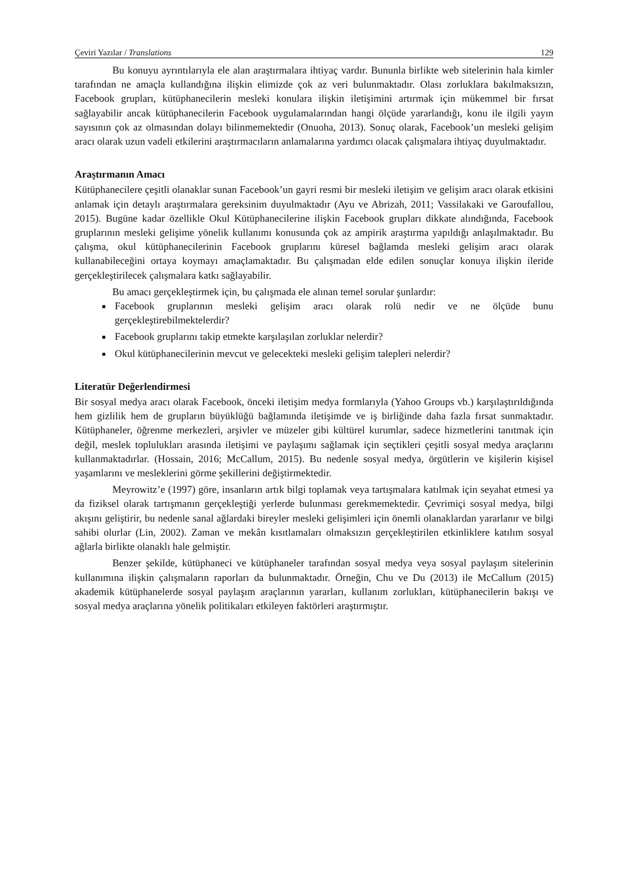Çeviri Yazılar / Translations 129
Bu konuyu ayrıntılarıyla ele alan araştırmalara ihtiyaç vardır. Bununla birlikte web sitelerinin hala kimler tarafından ne amaçla kullandığına ilişkin elimizde çok az veri bulunmaktadır. Olası zorluklara bakılmaksızın, Facebook grupları, kütüphanecilerin mesleki konulara ilişkin iletişimini artırmak için mükemmel bir fırsat sağlayabilir ancak kütüphanecilerin Facebook uygulamalarından hangi ölçüde yararlandığı, konu ile ilgili yayın sayısının çok az olmasından dolayı bilinmemektedir (Onuoha, 2013). Sonuç olarak, Facebook’un mesleki gelişim aracı olarak uzun vadeli etkilerini araştırmacıların anlamalarına yardımcı olacak çalışmalara ihtiyaç duyulmaktadır.
Araştırmanın Amacı
Kütüphanecilere çeşitli olanaklar sunan Facebook’un gayri resmi bir mesleki iletişim ve gelişim aracı olarak etkisini anlamak için detaylı araştırmalara gereksinim duyulmaktadır (Ayu ve Abrizah, 2011; Vassilakaki ve Garoufallou, 2015). Bugüne kadar özellikle Okul Kütüphanecilerine ilişkin Facebook grupları dikkate alındığında, Facebook gruplarının mesleki gelişime yönelik kullanımı konusunda çok az ampirik araştırma yapıldığı anlaşılmaktadır. Bu çalışma, okul kütüphanecilerinin Facebook gruplarını küresel bağlamda mesleki gelişim aracı olarak kullanabileceğini ortaya koymayı amaçlamaktadır. Bu çalışmadan elde edilen sonuçlar konuya ilişkin ileride gerçekleştirilecek çalışmalara katkı sağlayabilir.
Bu amacı gerçekleştirmek için, bu çalışmada ele alınan temel sorular şunlardır:
Facebook gruplarının mesleki gelişim aracı olarak rolü nedir ve ne ölçüde bunu gerçekleştirebilmektelerdir?
Facebook gruplarını takip etmekte karşılaşılan zorluklar nelerdir?
Okul kütüphanecilerinin mevcut ve gelecekteki mesleki gelişim talepleri nelerdir?
Literatür Değerlendirmesi
Bir sosyal medya aracı olarak Facebook, önceki iletişim medya formlarıyla (Yahoo Groups vb.) karşılaştırıldığında hem gizlilik hem de grupların büyüklüğü bağlamında iletişimde ve iş birliğinde daha fazla fırsat sunmaktadır. Kütüphaneler, öğrenme merkezleri, arşivler ve müzeler gibi kültürel kurumlar, sadece hizmetlerini tanıtmak için değil, meslek toplulukları arasında iletişimi ve paylaşımı sağlamak için seçtikleri çeşitli sosyal medya araçlarını kullanmaktadırlar. (Hossain, 2016; McCallum, 2015). Bu nedenle sosyal medya, örgütlerin ve kişilerin kişisel yaşamlarını ve mesleklerini görme şekillerini değiştirmektedir.
Meyrowitz’e (1997) göre, insanların artık bilgi toplamak veya tartışmalara katılmak için seyahat etmesi ya da fiziksel olarak tartışmanın gerçekleştiği yerlerde bulunması gerekmemektedir. Çevrimiçi sosyal medya, bilgi akışını geliştirir, bu nedenle sanal ağlardaki bireyler mesleki gelişimleri için önemli olanaklardan yararlanır ve bilgi sahibi olurlar (Lin, 2002). Zaman ve mekân kısıtlamaları olmaksızın gerçekleştirilen etkinliklere katılım sosyal ağlarla birlikte olanaklı hale gelmiştir.
Benzer şekilde, kütüphaneci ve kütüphaneler tarafından sosyal medya veya sosyal paylaşım sitelerinin kullanımına ilişkin çalışmaların raporları da bulunmaktadır. Örneğin, Chu ve Du (2013) ile McCallum (2015) akademik kütüphanelerde sosyal paylaşım araçlarının yararları, kullanım zorlukları, kütüphanecilerin bakışı ve sosyal medya araçlarına yönelik politikaları etkileyen faktörleri araştırmıştır.